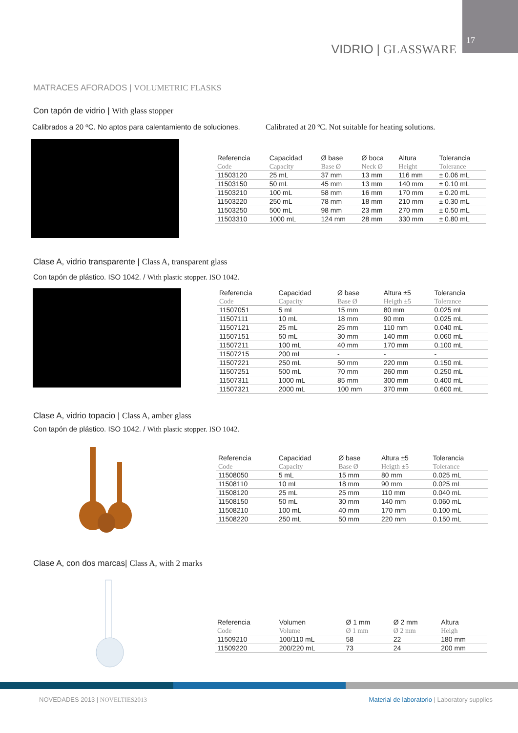VIDRIO | GLASSWARE
17
MATRACES AFORADOS | VOLUMETRIC FLASKS
Con tapón de vidrio | With glass stopper
Calibrados a 20 ºC. No aptos para calentamiento de soluciones.
Calibrated at 20 ºC. Not suitable for heating solutions.
| Referencia | Capacidad | Ø base | Ø boca | Altura | Tolerancia |
| --- | --- | --- | --- | --- | --- |
| Code | Capacity | Base Ø | Neck Ø | Height | Tolerance |
| 11503120 | 25 mL | 37 mm | 13 mm | 116 mm | ± 0.06 mL |
| 11503150 | 50 mL | 45 mm | 13 mm | 140 mm | ± 0.10 mL |
| 11503210 | 100 mL | 58 mm | 16 mm | 170 mm | ± 0.20 mL |
| 11503220 | 250 mL | 78 mm | 18 mm | 210 mm | ± 0.30 mL |
| 11503250 | 500 mL | 98 mm | 23 mm | 270 mm | ± 0.50 mL |
| 11503310 | 1000 mL | 124 mm | 28 mm | 330 mm | ± 0.80 mL |
Clase A, vidrio transparente | Class A, transparent glass
Con tapón de plástico. ISO 1042. / With plastic stopper. ISO 1042.
| Referencia | Capacidad | Ø base | Altura ±5 | Tolerancia |
| --- | --- | --- | --- | --- |
| Code | Capacity | Base Ø | Heigth ±5 | Tolerance |
| 11507051 | 5 mL | 15 mm | 80 mm | 0.025 mL |
| 11507111 | 10 mL | 18 mm | 90 mm | 0.025 mL |
| 11507121 | 25 mL | 25 mm | 110 mm | 0.040 mL |
| 11507151 | 50 mL | 30 mm | 140 mm | 0.060 mL |
| 11507211 | 100 mL | 40 mm | 170 mm | 0.100 mL |
| 11507215 | 200 mL | - | - | - |
| 11507221 | 250 mL | 50 mm | 220 mm | 0.150 mL |
| 11507251 | 500 mL | 70 mm | 260 mm | 0.250 mL |
| 11507311 | 1000 mL | 85 mm | 300 mm | 0.400 mL |
| 11507321 | 2000 mL | 100 mm | 370 mm | 0.600 mL |
Clase A, vidrio topacio | Class A, amber glass
Con tapón de plástico. ISO 1042. / With plastic stopper. ISO 1042.
| Referencia | Capacidad | Ø base | Altura ±5 | Tolerancia |
| --- | --- | --- | --- | --- |
| Code | Capacity | Base Ø | Heigth ±5 | Tolerance |
| 11508050 | 5 mL | 15 mm | 80 mm | 0.025 mL |
| 11508110 | 10 mL | 18 mm | 90 mm | 0.025 mL |
| 11508120 | 25 mL | 25 mm | 110 mm | 0.040 mL |
| 11508150 | 50 mL | 30 mm | 140 mm | 0.060 mL |
| 11508210 | 100 mL | 40 mm | 170 mm | 0.100 mL |
| 11508220 | 250 mL | 50 mm | 220 mm | 0.150 mL |
Clase A, con dos marcas| Class A, with 2 marks
| Referencia | Volumen | Ø 1 mm | Ø 2 mm | Altura |
| --- | --- | --- | --- | --- |
| Code | Volume | Ø 1 mm | Ø 2 mm | Heigh |
| 11509210 | 100/110 mL | 58 | 22 | 180 mm |
| 11509220 | 200/220 mL | 73 | 24 | 200 mm |
NOVEDADES 2013 | NOVELTIES2013
Material de laboratorio | Laboratory supplies